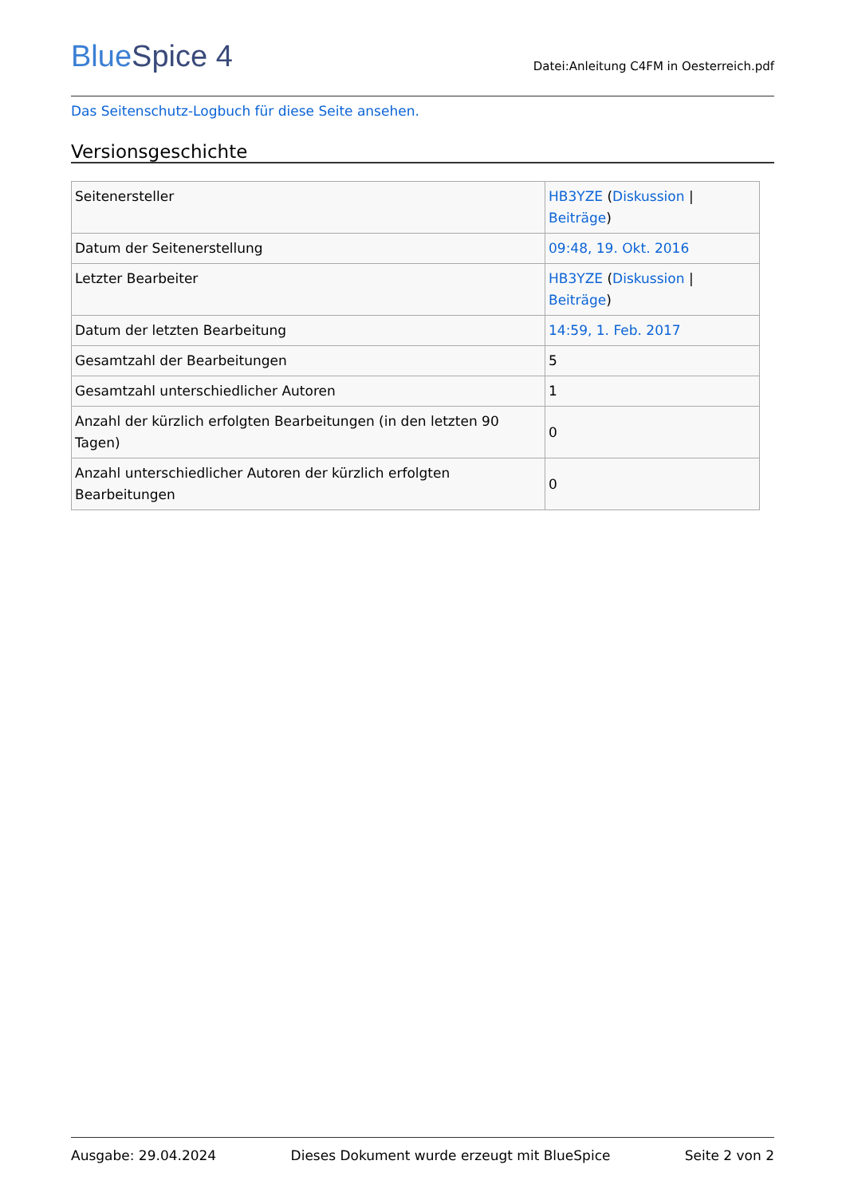BlueSpice 4
Datei:Anleitung C4FM in Oesterreich.pdf
Das Seitenschutz-Logbuch für diese Seite ansehen.
Versionsgeschichte
| Seitenersteller | HB3YZE ( Diskussion / Beiträge ) |
| Datum der Seitenerstellung | 09:48, 19. Okt. 2016 |
| Letzter Bearbeiter | HB3YZE ( Diskussion / Beiträge ) |
| Datum der letzten Bearbeitung | 14:59, 1. Feb. 2017 |
| Gesamtzahl der Bearbeitungen | 5 |
| Gesamtzahl unterschiedlicher Autoren | 1 |
| Anzahl der kürzlich erfolgten Bearbeitungen (in den letzten 90 Tagen) | 0 |
| Anzahl unterschiedlicher Autoren der kürzlich erfolgten Bearbeitungen | 0 |
Ausgabe: 29.04.2024 Dieses Dokument wurde erzeugt mit BlueSpice Seite 2 von 2